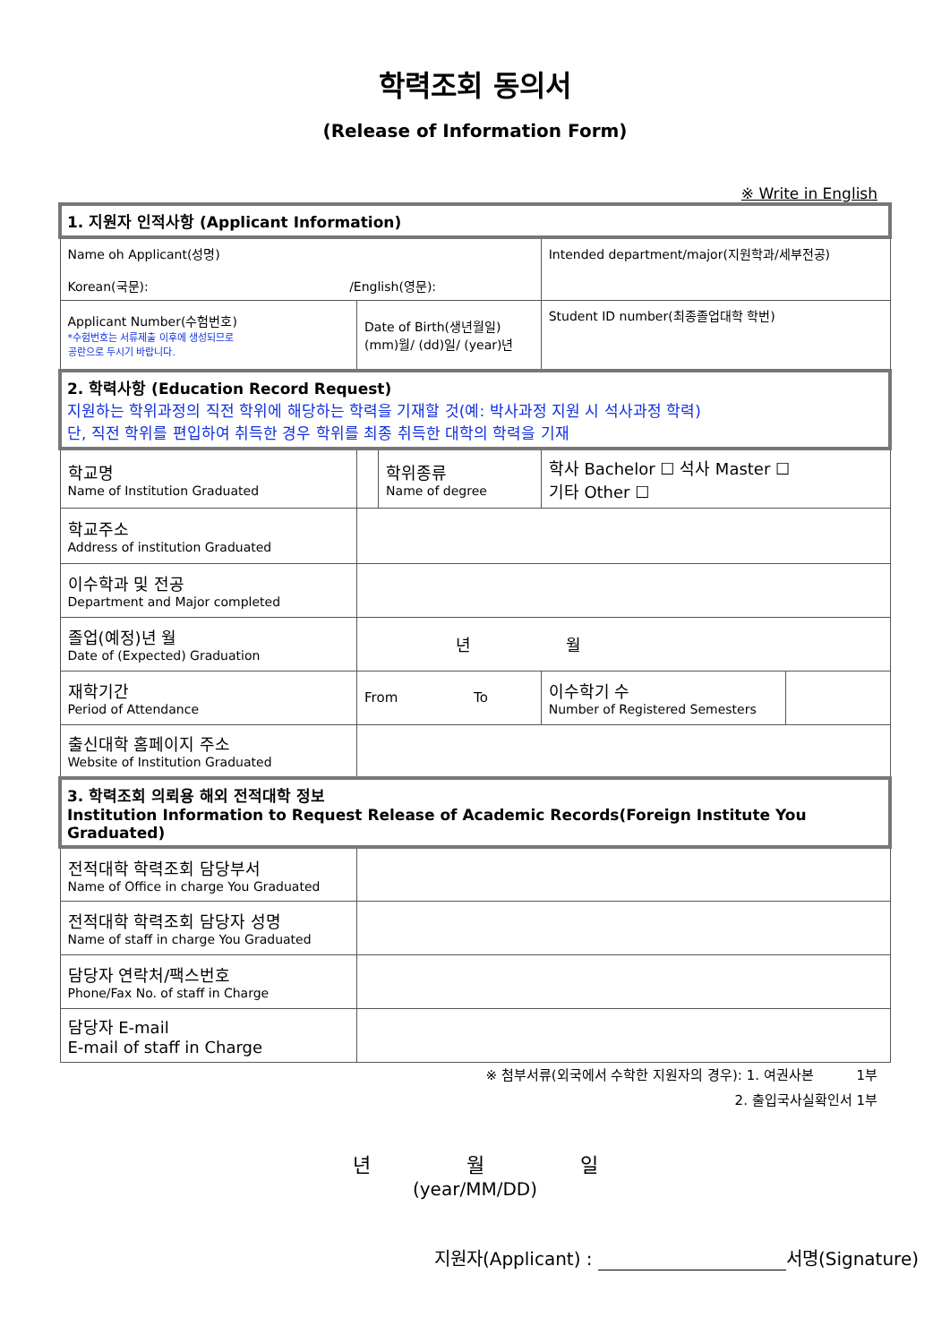학력조회 동의서
(Release of Information Form)
※ Write in English
| 1. 지원자 인적사항 (Applicant Information) | | | | |
| Name oh Applicant(성명) Korean(국문): /English(영문): | | | Intended department/major(지원학과/세부전공) | |
| Applicant Number(수험번호) *수험번호는 서류제출 이후에 생성되므로 공란으로 두시기 바랍니다. | Date of Birth(생년월일) (mm)월/ (dd)일/ (year)년 | | Student ID number(최종졸업대학 학번) | |
| 2. 학력사항 (Education Record Request) 지원하는 학위과정의 직전 학위에 해당하는 학력을 기재할 것(예: 박사과정 지원 시 석사과정 학력) 단, 직전 학위를 편입하여 취득한 경우 학위를 최종 취득한 대학의 학력을 기재 | | | | |
| 학교명 Name of Institution Graduated | | 학위종류 Name of degree | 학사 Bachelor ☐ 석사 Master ☐ 기타 Other ☐ | |
| 학교주소 Address of institution Graduated | | | | |
| 이수학과 및 전공 Department and Major completed | | | | |
| 졸업(예정)년 월 Date of (Expected) Graduation | 년 월 | | | |
| 재학기간 Period of Attendance | From To | | 이수학기 수 Number of Registered Semesters | |
| 출신대학 홈페이지 주소 Website of Institution Graduated | | | | |
| 3. 학력조회 의뢰용 해외 전적대학 정보 Institution Information to Request Release of Academic Records(Foreign Institute You Graduated) | | | | |
| 전적대학 학력조회 담당부서 Name of Office in charge You Graduated | | | | |
| 전적대학 학력조회 담당자 성명 Name of staff in charge You Graduated | | | | |
| 담당자 연락처/팩스번호 Phone/Fax No. of staff in Charge | | | | |
| 담당자 E-mail E-mail of staff in Charge | | | | |
※ 첨부서류(외국에서 수학한 지원자의 경우): 1. 여권사본 1부
2. 출입국사실확인서 1부
년 월 일
(year/MM/DD)
지원자(Applicant) : 서명(Signature)